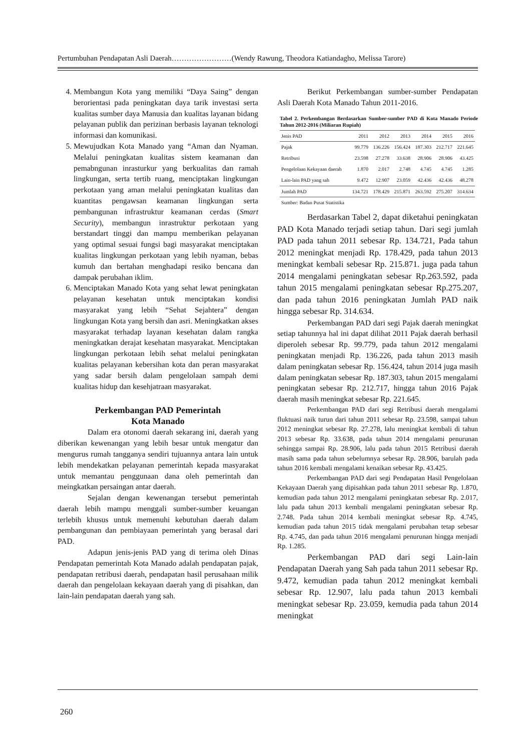Pertumbuhan Pendapatan Asli Daerah……………………(Wendy Rawung, Theodora Katiandagho, Melissa Tarore)
4. Membangun Kota yang memiliki “Daya Saing” dengan berorientasi pada peningkatan daya tarik investasi serta kualitas sumber daya Manusia dan kualitas layanan bidang pelayanan publik dan perizinan berbasis layanan teknologi informasi dan komunikasi.
5. Mewujudkan Kota Manado yang “Aman dan Nyaman. Melalui peningkatan kualitas sistem keamanan dan pemabngunan inrasturkur yang berkualitas dan ramah lingkungan, serta tertib ruang, menciptakan lingkungan perkotaan yang aman melalui peningkatan kualitas dan kuantitas pengawsan keamanan lingkungan serta pembangunan infrastruktur keamanan cerdas (Smart Security), membangun inrastruktur perkotaan yang berstandart tinggi dan mampu memberikan pelayanan yang optimal sesuai fungsi bagi masyarakat menciptakan kualitas lingkungan perkotaan yang lebih nyaman, bebas kumuh dan bertahan menghadapi resiko bencana dan dampak perubahan iklim.
6. Menciptakan Manado Kota yang sehat lewat peningkatan pelayanan kesehatan untuk menciptakan kondisi masyarakat yang lebih “Sehat Sejahtera” dengan lingkungan Kota yang bersih dan asri. Meningkatkan akses masyarakat terhadap layanan kesehatan dalam rangka meningkatkan derajat kesehatan masyarakat. Menciptakan lingkungan perkotaan lebih sehat melalui peningkatan kualitas pelayanan kebersihan kota dan peran masyarakat yang sadar bersih dalam pengelolaan sampah demi kualitas hidup dan kesehjatraan masyarakat.
Perkembangan PAD Pemerintah
Kota Manado
Dalam era otonomi daerah sekarang ini, daerah yang diberikan kewenangan yang lebih besar untuk mengatur dan mengurus rumah tangganya sendiri tujuannya antara lain untuk lebih mendekatkan pelayanan pemerintah kepada masyarakat untuk memantau penggunaan dana oleh pemerintah dan meingkatkan persaingan antar daerah.
Sejalan dengan kewenangan tersebut pemerintah daerah lebih mampu menggali sumber-sumber keuangan terlebih khusus untuk memenuhi kebutuhan daerah dalam pembangunan dan pembiayaan pemerintah yang berasal dari PAD.
Adapun jenis-jenis PAD yang di terima oleh Dinas Pendapatan pemerintah Kota Manado adalah pendapatan pajak, pendapatan retribusi daerah, pendapatan hasil perusahaan milik daerah dan pengelolaan kekayaan daerah yang di pisahkan, dan lain-lain pendapatan daerah yang sah.
Berikut Perkembangan sumber-sumber Pendapatan Asli Daerah Kota Manado Tahun 2011-2016.
Tabel 2. Perkembangan Berdasarkan Sumber-sumber PAD di Kota Manado Periode Tahun 2012-2016 (Miliaran Rupiah)
| Jenis PAD | 2011 | 2012 | 2013 | 2014 | 2015 | 2016 |
| --- | --- | --- | --- | --- | --- | --- |
| Pajak | 99.779 | 136.226 | 156.424 | 187.303 | 212.717 | 221.645 |
| Retribusi | 23.598 | 27.278 | 33.638 | 28.906 | 28.906 | 43.425 |
| Pengelolaan Kekayaan daerah | 1.870 | 2.017 | 2.748 | 4.745 | 4.745 | 1.285 |
| Lain-lain PAD yang sah | 9.472 | 12.907 | 23.059 | 42.436 | 42.436 | 48.278 |
| Jumlah PAD | 134.721 | 178.429 | 215.871 | 263.592 | 275.207 | 314.634 |
| Sumber: Badan Pusat Statistika | | | | | | |
Berdasarkan Tabel 2, dapat diketahui peningkatan PAD Kota Manado terjadi setiap tahun. Dari segi jumlah PAD pada tahun 2011 sebesar Rp. 134.721, Pada tahun 2012 meningkat menjadi Rp. 178.429, pada tahun 2013 meningkat kembali sebesar Rp. 215.871. juga pada tahun 2014 mengalami peningkatan sebesar Rp.263.592, pada tahun 2015 mengalami peningkatan sebesar Rp.275.207, dan pada tahun 2016 peningkatan Jumlah PAD naik hingga sebesar Rp. 314.634.
Perkembangan PAD dari segi Pajak daerah meningkat setiap tahunnya hal ini dapat dilihat 2011 Pajak daerah berhasil diperoleh sebesar Rp. 99.779, pada tahun 2012 mengalami peningkatan menjadi Rp. 136.226, pada tahun 2013 masih dalam peningkatan sebesar Rp. 156.424, tahun 2014 juga masih dalam peningkatan sebesar Rp. 187.303, tahun 2015 mengalami peningkatan sebesar Rp. 212.717, hingga tahun 2016 Pajak daerah masih meningkat sebesar Rp. 221.645.
Perkembangan PAD dari segi Retribusi daerah mengalami fluktuasi naik turun dari tahun 2011 sebesar Rp. 23.598, sampai tahun 2012 meningkat sebesar Rp. 27.278, lalu meningkat kembali di tahun 2013 sebesar Rp. 33.638, pada tahun 2014 mengalami penurunan sehingga sampai Rp. 28.906, lalu pada tahun 2015 Retribusi daerah masih sama pada tahun sebelumnya sebesar Rp. 28.906, barulah pada tahun 2016 kembali mengalami kenaikan sebesar Rp. 43.425.
Perkembangan PAD dari segi Pendapatan Hasil Pengelolaan Kekayaan Daerah yang dipisahkan pada tahun 2011 sebesar Rp. 1.870, kemudian pada tahun 2012 mengalami peningkatan sebesar Rp. 2.017, lalu pada tahun 2013 kembali mengalami peningkatan sebesar Rp. 2.748. Pada tahun 2014 kembali meningkat sebesar Rp. 4.745, kemudian pada tahun 2015 tidak mengalami perubahan tetap sebesar Rp. 4.745, dan pada tahun 2016 mengalami penurunan hingga menjadi Rp. 1.285.
Perkembangan PAD dari segi Lain-lain Pendapatan Daerah yang Sah pada tahun 2011 sebesar Rp. 9.472, kemudian pada tahun 2012 meningkat kembali sebesar Rp. 12.907, lalu pada tahun 2013 kembali meningkat sebesar Rp. 23.059, kemudia pada tahun 2014 meningkat
260